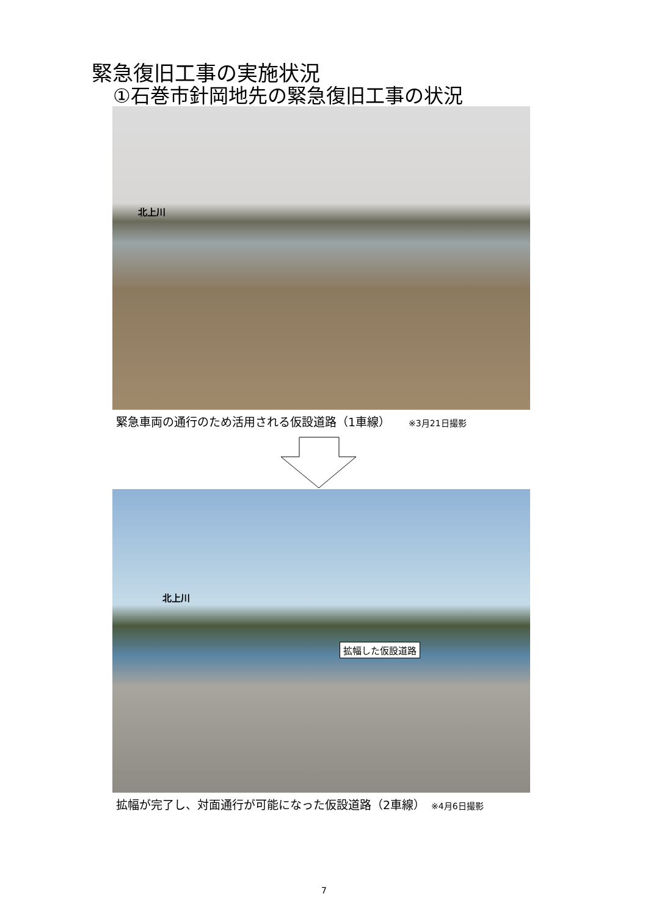緊急復旧工事の実施状況
①石巻市針岡地先の緊急復旧工事の状況
北上川
緊急車両の通行のため活用される仮設道路（1車線） ※3月21日撮影
北上川
拡幅した仮設道路
拡幅が完了し、対面通行が可能になった仮設道路（2車線） ※4月6日撮影
7